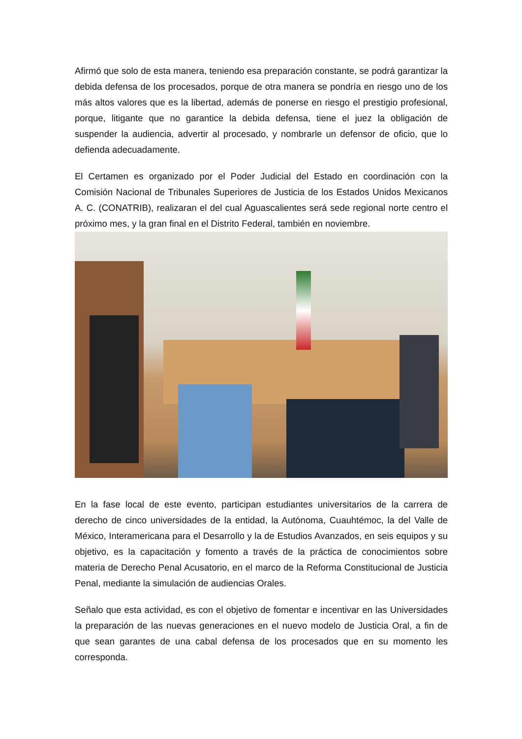Afirmó que solo de esta manera, teniendo esa preparación constante, se podrá garantizar la debida defensa de los procesados, porque de otra manera se pondría en riesgo uno de los más altos valores que es la libertad, además de ponerse en riesgo el prestigio profesional, porque, litigante que no garantice la debida defensa, tiene el juez la obligación de suspender la audiencia, advertir al procesado, y nombrarle un defensor de oficio, que lo defienda adecuadamente.
El Certamen es organizado por el Poder Judicial del Estado en coordinación con la Comisión Nacional de Tribunales Superiores de Justicia de los Estados Unidos Mexicanos A. C. (CONATRIB), realizaran el del cual Aguascalientes será sede regional norte centro el próximo mes, y la gran final en el Distrito Federal, también en noviembre.
En la fase local de este evento, participan estudiantes universitarios de la carrera de derecho de cinco universidades de la entidad, la Autónoma, Cuauhtémoc, la del Valle de México, Interamericana para el Desarrollo y la de Estudios Avanzados, en seis equipos y su objetivo, es la capacitación y fomento a través de la práctica de conocimientos sobre materia de Derecho Penal Acusatorio, en el marco de la Reforma Constitucional de Justicia Penal, mediante la simulación de audiencias Orales.
Señalo que esta actividad, es con el objetivo de fomentar e incentivar en las Universidades la preparación de las nuevas generaciones en el nuevo modelo de Justicia Oral, a fin de que sean garantes de una cabal defensa de los procesados que en su momento les corresponda.